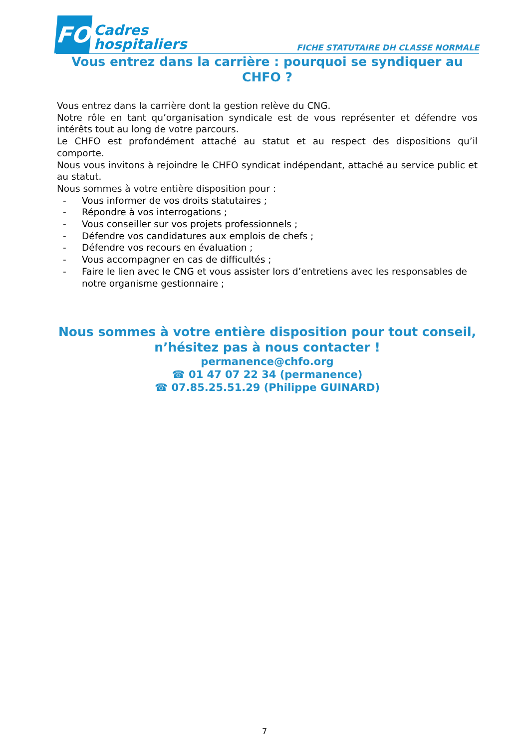FO
Cadres
hospitaliers
FICHE STATUTAIRE DH CLASSE NORMALE
Vous entrez dans la carrière : pourquoi se syndiquer au CHFO ?
Vous entrez dans la carrière dont la gestion relève du CNG.
Notre rôle en tant qu’organisation syndicale est de vous représenter et défendre vos intérêts tout au long de votre parcours.
Le CHFO est profondément attaché au statut et au respect des dispositions qu’il comporte.
Nous vous invitons à rejoindre le CHFO syndicat indépendant, attaché au service public et au statut.
Nous sommes à votre entière disposition pour :
- Vous informer de vos droits statutaires ;
- Répondre à vos interrogations ;
- Vous conseiller sur vos projets professionnels ;
- Défendre vos candidatures aux emplois de chefs ;
- Défendre vos recours en évaluation ;
- Vous accompagner en cas de difficultés ;
- Faire le lien avec le CNG et vous assister lors d’entretiens avec les responsables de notre organisme gestionnaire ;
Nous sommes à votre entière disposition pour tout conseil, n’hésitez pas à nous contacter !
permanence@chfo.org
☎ 01 47 07 22 34 (permanence)
☎ 07.85.25.51.29 (Philippe GUINARD)
7